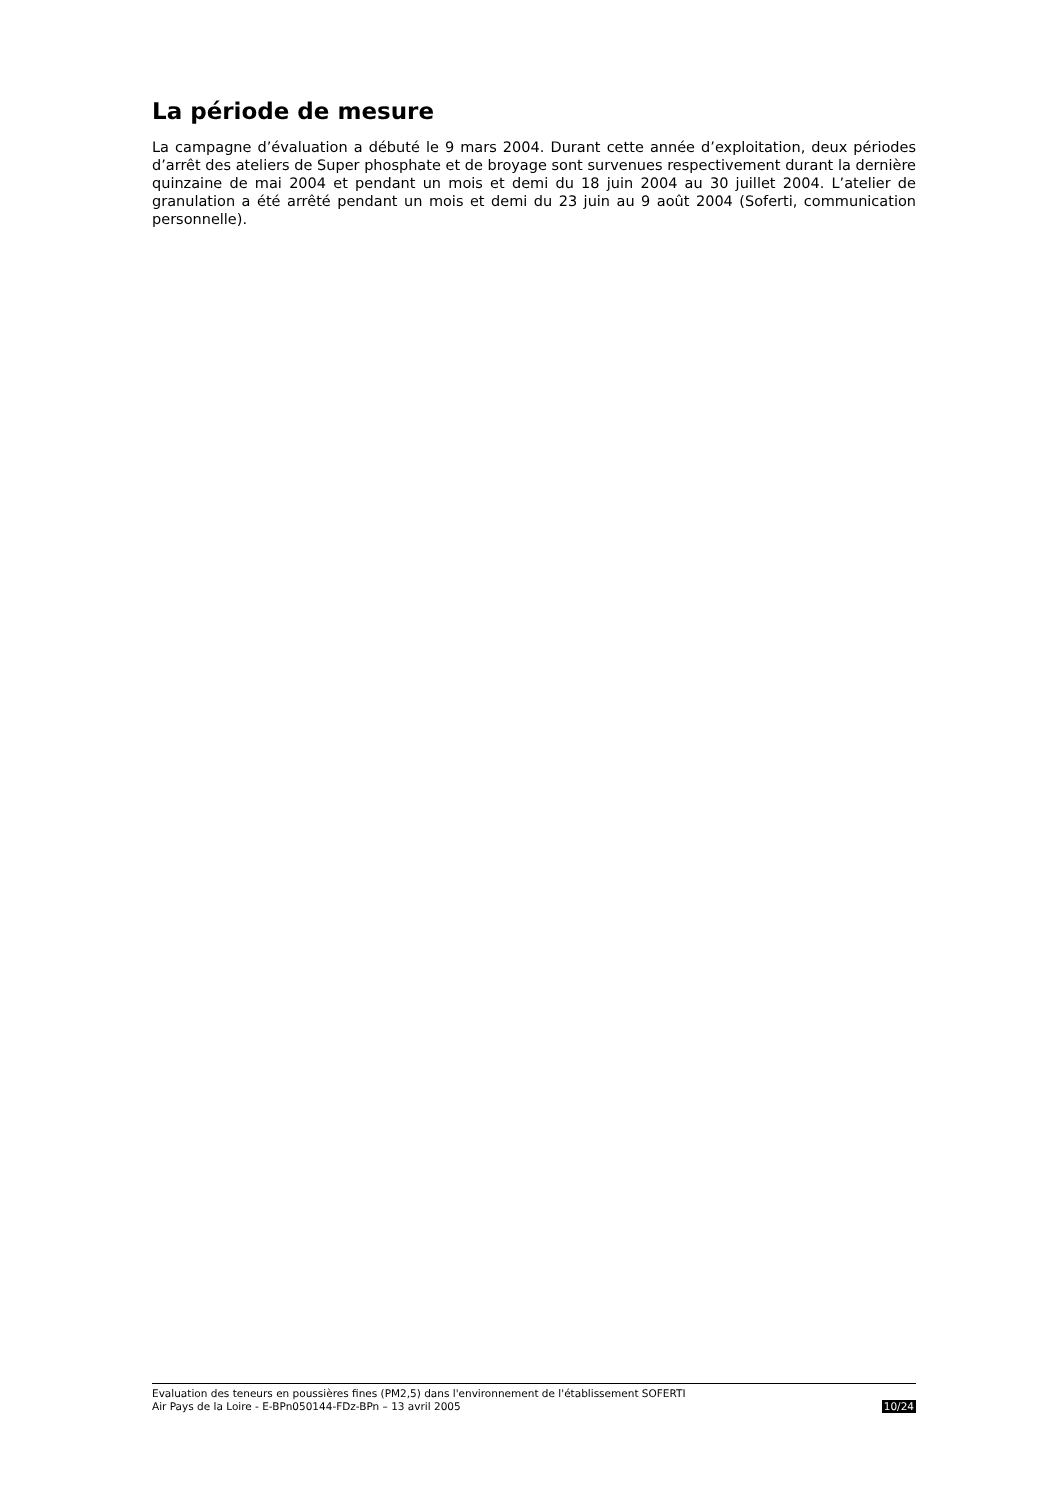La période de mesure
La campagne d’évaluation a débuté le 9 mars 2004. Durant cette année d’exploitation, deux périodes d’arrêt des ateliers de Super phosphate et de broyage sont survenues respectivement durant la dernière quinzaine de mai 2004 et pendant un mois et demi du 18 juin 2004 au 30 juillet 2004. L’atelier de granulation a été arrêté pendant un mois et demi du 23 juin au 9 août 2004 (Soferti, communication personnelle).
Evaluation des teneurs en poussières fines (PM2,5) dans l'environnement de l'établissement SOFERTI
Air Pays de la Loire - E-BPn050144-FDz-BPn – 13 avril 2005 10/24